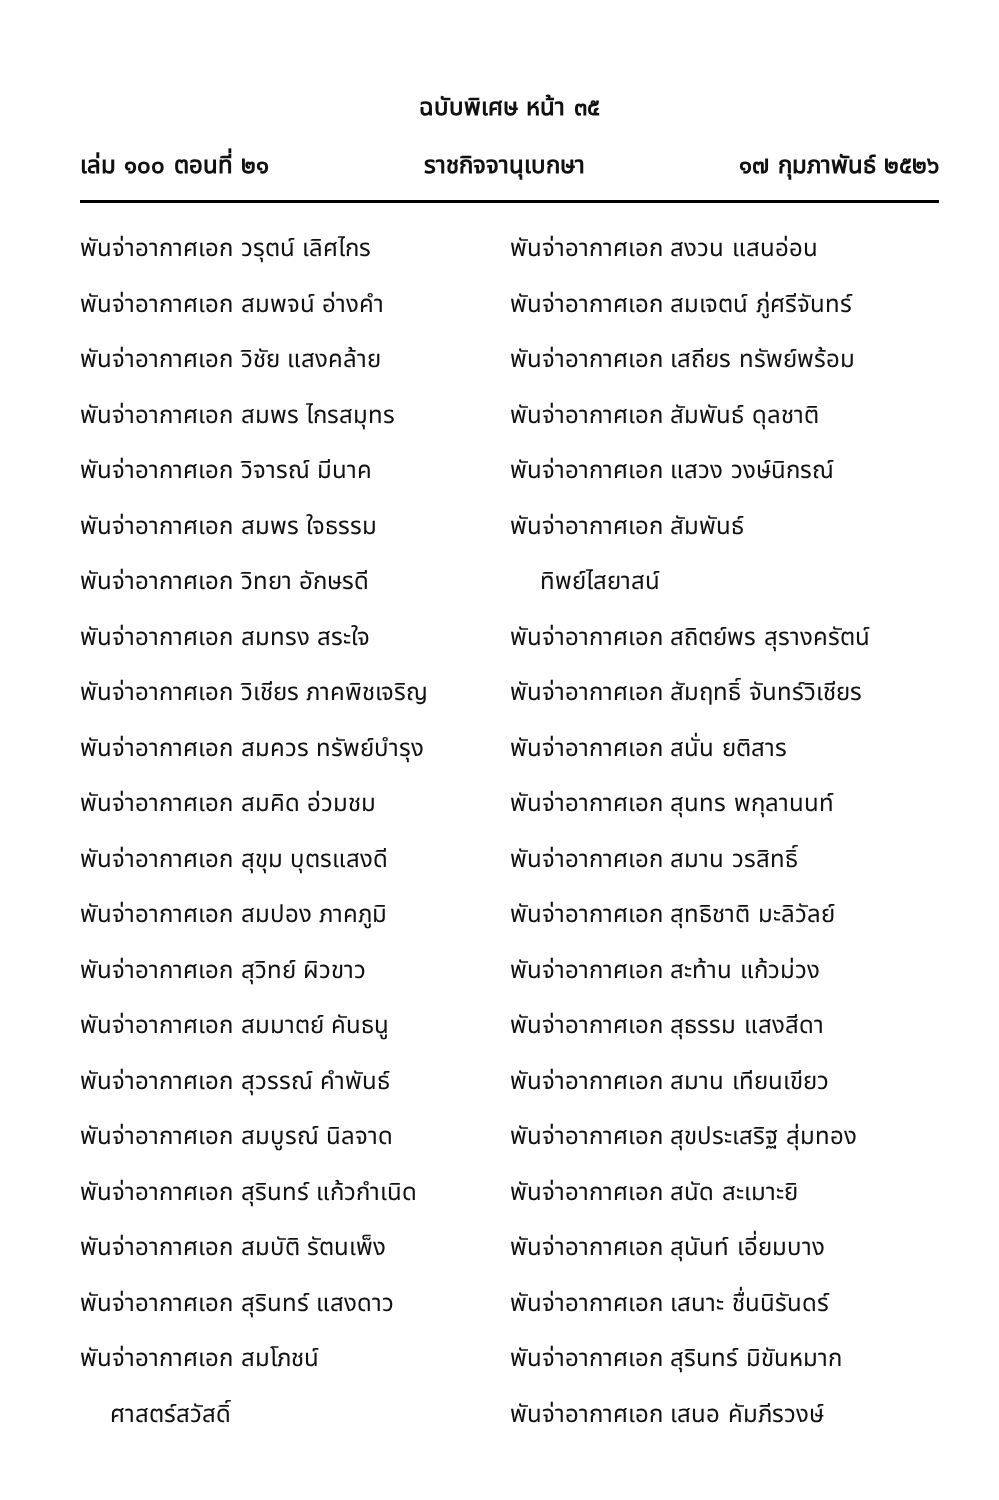ฉบับพิเศษ หน้า ๓๕
เล่ม ๑๐๐ ตอนที่ ๒๑ ราชกิจจานุเบกษา ๑๗ กุมภาพันธ์ ๒๕๒๖
พันจ่าอากาศเอก วรุตน์ เลิศไกร
พันจ่าอากาศเอก สมพจน์ อ่างคำ
พันจ่าอากาศเอก วิชัย แสงคล้าย
พันจ่าอากาศเอก สมพร ไกรสมุทร
พันจ่าอากาศเอก วิจารณ์ มีนาค
พันจ่าอากาศเอก สมพร ใจธรรม
พันจ่าอากาศเอก วิทยา อักษรดี
พันจ่าอากาศเอก สมทรง สระใจ
พันจ่าอากาศเอก วิเชียร ภาคพิชเจริญ
พันจ่าอากาศเอก สมควร ทรัพย์บำรุง
พันจ่าอากาศเอก สมคิด อ่วมชม
พันจ่าอากาศเอก สุขุม บุตรแสงดี
พันจ่าอากาศเอก สมปอง ภาคภูมิ
พันจ่าอากาศเอก สุวิทย์ ผิวขาว
พันจ่าอากาศเอก สมมาตย์ คันธนู
พันจ่าอากาศเอก สุวรรณ์ คำพันธ์
พันจ่าอากาศเอก สมบูรณ์ นิลจาด
พันจ่าอากาศเอก สุรินทร์ แก้วกำเนิด
พันจ่าอากาศเอก สมบัติ รัตนเพ็ง
พันจ่าอากาศเอก สุรินทร์ แสงดาว
พันจ่าอากาศเอก สมโภชน์
ศาสตร์สวัสดิ์
พันจ่าอากาศเอก สงวน แสนอ่อน
พันจ่าอากาศเอก สมเจตน์ ภู่ศรีจันทร์
พันจ่าอากาศเอก เสถียร ทรัพย์พร้อม
พันจ่าอากาศเอก สัมพันธ์ ดุลชาติ
พันจ่าอากาศเอก แสวง วงษ์นิกรณ์
พันจ่าอากาศเอก สัมพันธ์
ทิพย์ไสยาสน์
พันจ่าอากาศเอก สถิตย์พร สุรางครัตน์
พันจ่าอากาศเอก สัมฤทธิ์ จันทร์วิเชียร
พันจ่าอากาศเอก สนั่น ยติสาร
พันจ่าอากาศเอก สุนทร พกุลานนท์
พันจ่าอากาศเอก สมาน วรสิทธิ์
พันจ่าอากาศเอก สุทธิชาติ มะลิวัลย์
พันจ่าอากาศเอก สะท้าน แก้วม่วง
พันจ่าอากาศเอก สุธรรม แสงสีดา
พันจ่าอากาศเอก สมาน เทียนเขียว
พันจ่าอากาศเอก สุขประเสริฐ สุ่มทอง
พันจ่าอากาศเอก สนัด สะเมาะยิ
พันจ่าอากาศเอก สุนันท์ เอี่ยมบาง
พันจ่าอากาศเอก เสนาะ ชื่นนิรันดร์
พันจ่าอากาศเอก สุรินทร์ มิขันหมาก
พันจ่าอากาศเอก เสนอ คัมภีรวงษ์